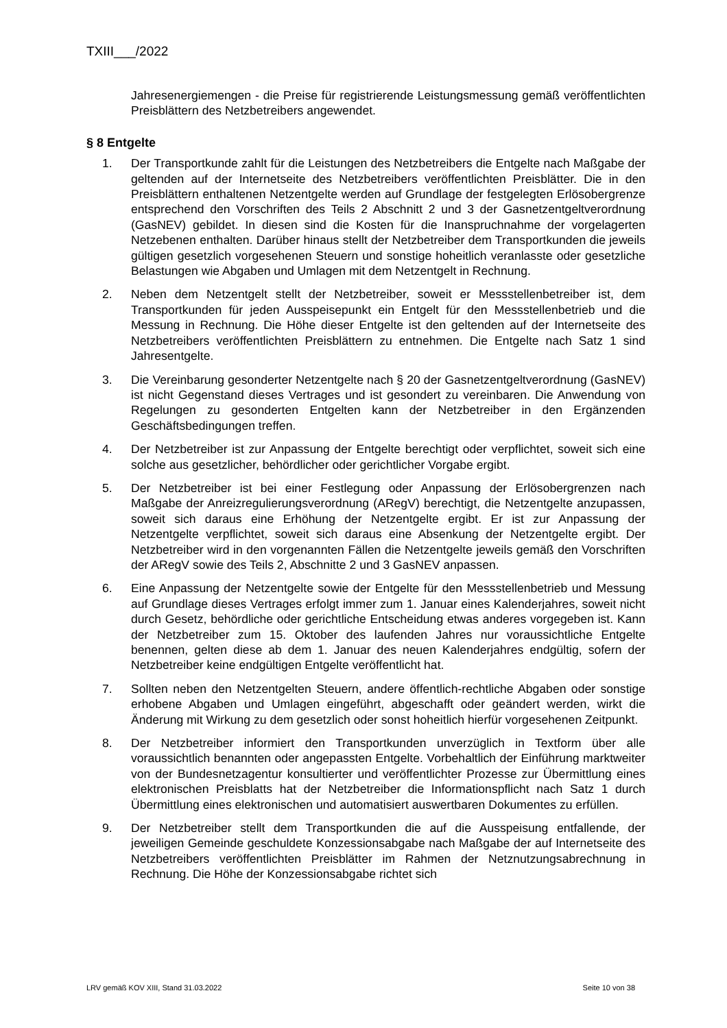TXIII___/2022
Jahresenergiemengen - die Preise für registrierende Leistungsmessung gemäß veröffentlichten Preisblättern des Netzbetreibers angewendet.
§ 8 Entgelte
1. Der Transportkunde zahlt für die Leistungen des Netzbetreibers die Entgelte nach Maßgabe der geltenden auf der Internetseite des Netzbetreibers veröffentlichten Preisblätter. Die in den Preisblättern enthaltenen Netzentgelte werden auf Grundlage der festgelegten Erlösobergrenze entsprechend den Vorschriften des Teils 2 Abschnitt 2 und 3 der Gasnetzentgeltverordnung (GasNEV) gebildet. In diesen sind die Kosten für die Inanspruchnahme der vorgelagerten Netzebenen enthalten. Darüber hinaus stellt der Netzbetreiber dem Transportkunden die jeweils gültigen gesetzlich vorgesehenen Steuern und sonstige hoheitlich veranlasste oder gesetzliche Belastungen wie Abgaben und Umlagen mit dem Netzentgelt in Rechnung.
2. Neben dem Netzentgelt stellt der Netzbetreiber, soweit er Messstellenbetreiber ist, dem Transportkunden für jeden Ausspeisepunkt ein Entgelt für den Messstellenbetrieb und die Messung in Rechnung. Die Höhe dieser Entgelte ist den geltenden auf der Internetseite des Netzbetreibers veröffentlichten Preisblättern zu entnehmen. Die Entgelte nach Satz 1 sind Jahresentgelte.
3. Die Vereinbarung gesonderter Netzentgelte nach § 20 der Gasnetzentgeltverordnung (GasNEV) ist nicht Gegenstand dieses Vertrages und ist gesondert zu vereinbaren. Die Anwendung von Regelungen zu gesonderten Entgelten kann der Netzbetreiber in den Ergänzenden Geschäftsbedingungen treffen.
4. Der Netzbetreiber ist zur Anpassung der Entgelte berechtigt oder verpflichtet, soweit sich eine solche aus gesetzlicher, behördlicher oder gerichtlicher Vorgabe ergibt.
5. Der Netzbetreiber ist bei einer Festlegung oder Anpassung der Erlösobergrenzen nach Maßgabe der Anreizregulierungsverordnung (ARegV) berechtigt, die Netzentgelte anzupassen, soweit sich daraus eine Erhöhung der Netzentgelte ergibt. Er ist zur Anpassung der Netzentgelte verpflichtet, soweit sich daraus eine Absenkung der Netzentgelte ergibt. Der Netzbetreiber wird in den vorgenannten Fällen die Netzentgelte jeweils gemäß den Vorschriften der ARegV sowie des Teils 2, Abschnitte 2 und 3 GasNEV anpassen.
6. Eine Anpassung der Netzentgelte sowie der Entgelte für den Messstellenbetrieb und Messung auf Grundlage dieses Vertrages erfolgt immer zum 1. Januar eines Kalenderjahres, soweit nicht durch Gesetz, behördliche oder gerichtliche Entscheidung etwas anderes vorgegeben ist. Kann der Netzbetreiber zum 15. Oktober des laufenden Jahres nur voraussichtliche Entgelte benennen, gelten diese ab dem 1. Januar des neuen Kalenderjahres endgültig, sofern der Netzbetreiber keine endgültigen Entgelte veröffentlicht hat.
7. Sollten neben den Netzentgelten Steuern, andere öffentlich-rechtliche Abgaben oder sonstige erhobene Abgaben und Umlagen eingeführt, abgeschafft oder geändert werden, wirkt die Änderung mit Wirkung zu dem gesetzlich oder sonst hoheitlich hierfür vorgesehenen Zeitpunkt.
8. Der Netzbetreiber informiert den Transportkunden unverzüglich in Textform über alle voraussichtlich benannten oder angepassten Entgelte. Vorbehaltlich der Einführung marktweiter von der Bundesnetzagentur konsultierter und veröffentlichter Prozesse zur Übermittlung eines elektronischen Preisblatts hat der Netzbetreiber die Informationspflicht nach Satz 1 durch Übermittlung eines elektronischen und automatisiert auswertbaren Dokumentes zu erfüllen.
9. Der Netzbetreiber stellt dem Transportkunden die auf die Ausspeisung entfallende, der jeweiligen Gemeinde geschuldete Konzessionsabgabe nach Maßgabe der auf Internetseite des Netzbetreibers veröffentlichten Preisblätter im Rahmen der Netznutzungsabrechnung in Rechnung. Die Höhe der Konzessionsabgabe richtet sich
LRV gemäß KOV XIII, Stand 31.03.2022 Seite 10 von 38